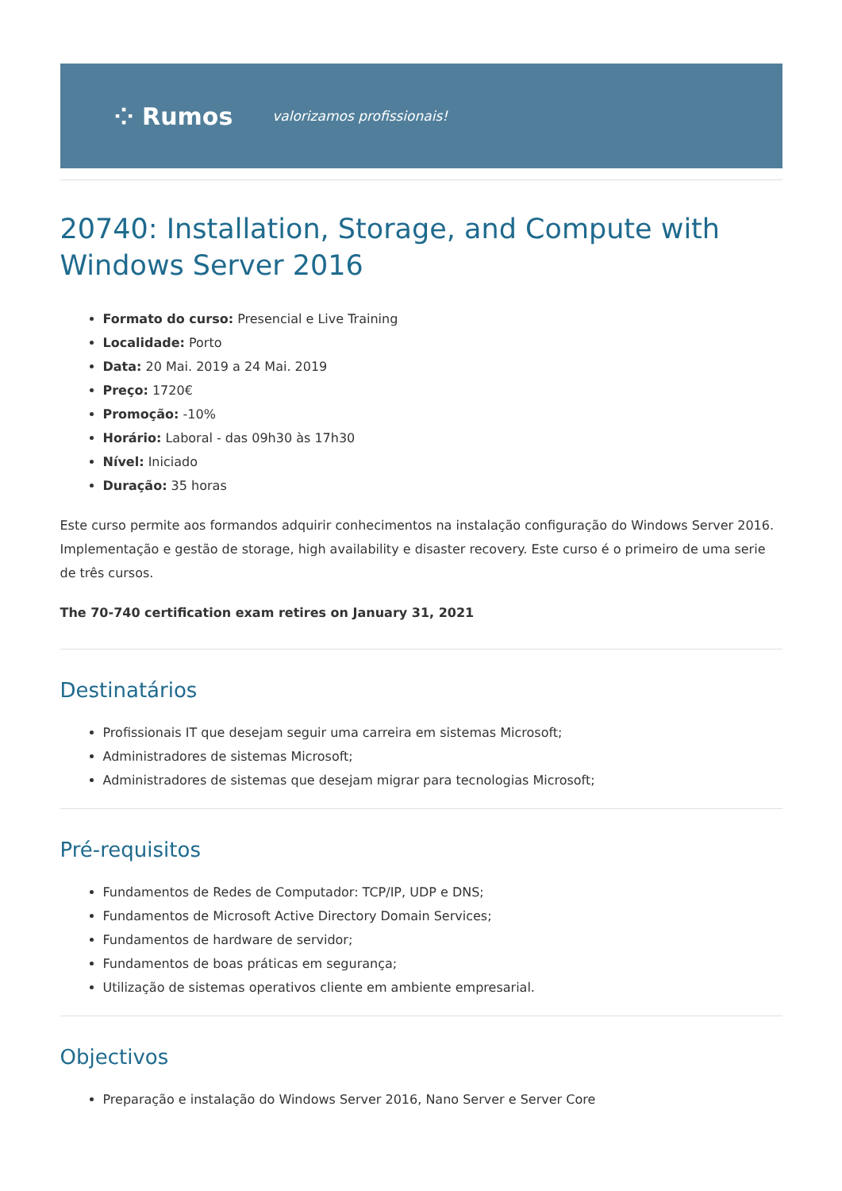⁘ Rumos valorizamos profissionais!
20740: Installation, Storage, and Compute with Windows Server 2016
Formato do curso: Presencial e Live Training
Localidade: Porto
Data: 20 Mai. 2019 a 24 Mai. 2019
Preço: 1720€
Promoção: -10%
Horário: Laboral - das 09h30 às 17h30
Nível: Iniciado
Duração: 35 horas
Este curso permite aos formandos adquirir conhecimentos na instalação configuração do Windows Server 2016. Implementação e gestão de storage, high availability e disaster recovery. Este curso é o primeiro de uma serie de três cursos.
The 70-740 certification exam retires on January 31, 2021
Destinatários
Profissionais IT que desejam seguir uma carreira em sistemas Microsoft;
Administradores de sistemas Microsoft;
Administradores de sistemas que desejam migrar para tecnologias Microsoft;
Pré-requisitos
Fundamentos de Redes de Computador: TCP/IP, UDP e DNS;
Fundamentos de Microsoft Active Directory Domain Services;
Fundamentos de hardware de servidor;
Fundamentos de boas práticas em segurança;
Utilização de sistemas operativos cliente em ambiente empresarial.
Objectivos
Preparação e instalação do Windows Server 2016, Nano Server e Server Core